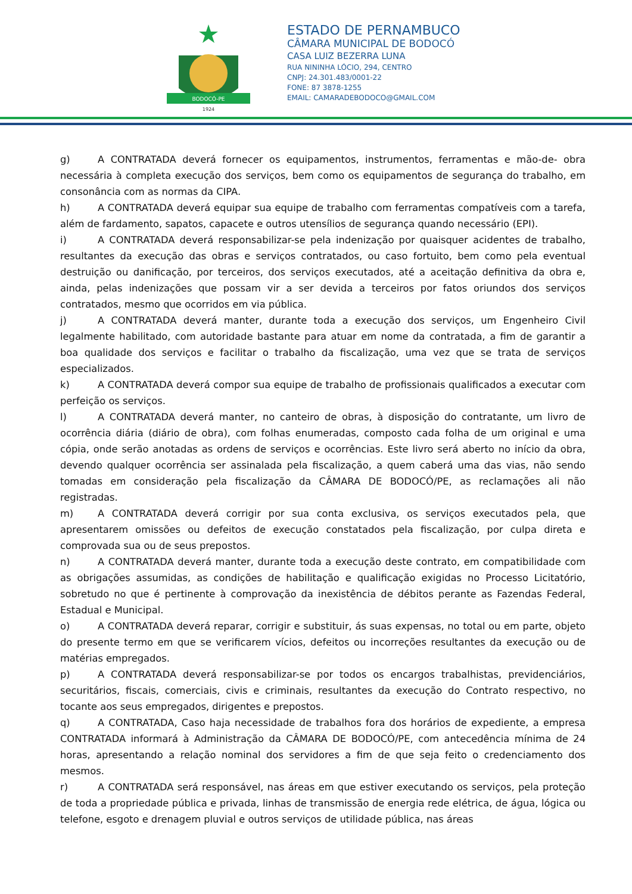BODOCÓ-PE
1924
ESTADO DE PERNAMBUCO
CÂMARA MUNICIPAL DE BODOCÓ
CASA LUIZ BEZERRA LUNA
RUA NININHA LÓCIO, 294, CENTRO
CNPJ: 24.301.483/0001-22
FONE: 87 3878-1255
EMAIL: CAMARADEBODOCO@GMAIL.COM
g) A CONTRATADA deverá fornecer os equipamentos, instrumentos, ferramentas e mão-de- obra necessária à completa execução dos serviços, bem como os equipamentos de segurança do trabalho, em consonância com as normas da CIPA.
h) A CONTRATADA deverá equipar sua equipe de trabalho com ferramentas compatíveis com a tarefa, além de fardamento, sapatos, capacete e outros utensílios de segurança quando necessário (EPI).
i) A CONTRATADA deverá responsabilizar-se pela indenização por quaisquer acidentes de trabalho, resultantes da execução das obras e serviços contratados, ou caso fortuito, bem como pela eventual destruição ou danificação, por terceiros, dos serviços executados, até a aceitação definitiva da obra e, ainda, pelas indenizações que possam vir a ser devida a terceiros por fatos oriundos dos serviços contratados, mesmo que ocorridos em via pública.
j) A CONTRATADA deverá manter, durante toda a execução dos serviços, um Engenheiro Civil legalmente habilitado, com autoridade bastante para atuar em nome da contratada, a fim de garantir a boa qualidade dos serviços e facilitar o trabalho da fiscalização, uma vez que se trata de serviços especializados.
k) A CONTRATADA deverá compor sua equipe de trabalho de profissionais qualificados a executar com perfeição os serviços.
l) A CONTRATADA deverá manter, no canteiro de obras, à disposição do contratante, um livro de ocorrência diária (diário de obra), com folhas enumeradas, composto cada folha de um original e uma cópia, onde serão anotadas as ordens de serviços e ocorrências. Este livro será aberto no início da obra, devendo qualquer ocorrência ser assinalada pela fiscalização, a quem caberá uma das vias, não sendo tomadas em consideração pela fiscalização da CÂMARA DE BODOCÓ/PE, as reclamações ali não registradas.
m) A CONTRATADA deverá corrigir por sua conta exclusiva, os serviços executados pela, que apresentarem omissões ou defeitos de execução constatados pela fiscalização, por culpa direta e comprovada sua ou de seus prepostos.
n) A CONTRATADA deverá manter, durante toda a execução deste contrato, em compatibilidade com as obrigações assumidas, as condições de habilitação e qualificação exigidas no Processo Licitatório, sobretudo no que é pertinente à comprovação da inexistência de débitos perante as Fazendas Federal, Estadual e Municipal.
o) A CONTRATADA deverá reparar, corrigir e substituir, ás suas expensas, no total ou em parte, objeto do presente termo em que se verificarem vícios, defeitos ou incorreções resultantes da execução ou de matérias empregados.
p) A CONTRATADA deverá responsabilizar-se por todos os encargos trabalhistas, previdenciários, securitários, fiscais, comerciais, civis e criminais, resultantes da execução do Contrato respectivo, no tocante aos seus empregados, dirigentes e prepostos.
q) A CONTRATADA, Caso haja necessidade de trabalhos fora dos horários de expediente, a empresa CONTRATADA informará à Administração da CÂMARA DE BODOCÓ/PE, com antecedência mínima de 24 horas, apresentando a relação nominal dos servidores a fim de que seja feito o credenciamento dos mesmos.
r) A CONTRATADA será responsável, nas áreas em que estiver executando os serviços, pela proteção de toda a propriedade pública e privada, linhas de transmissão de energia rede elétrica, de água, lógica ou telefone, esgoto e drenagem pluvial e outros serviços de utilidade pública, nas áreas